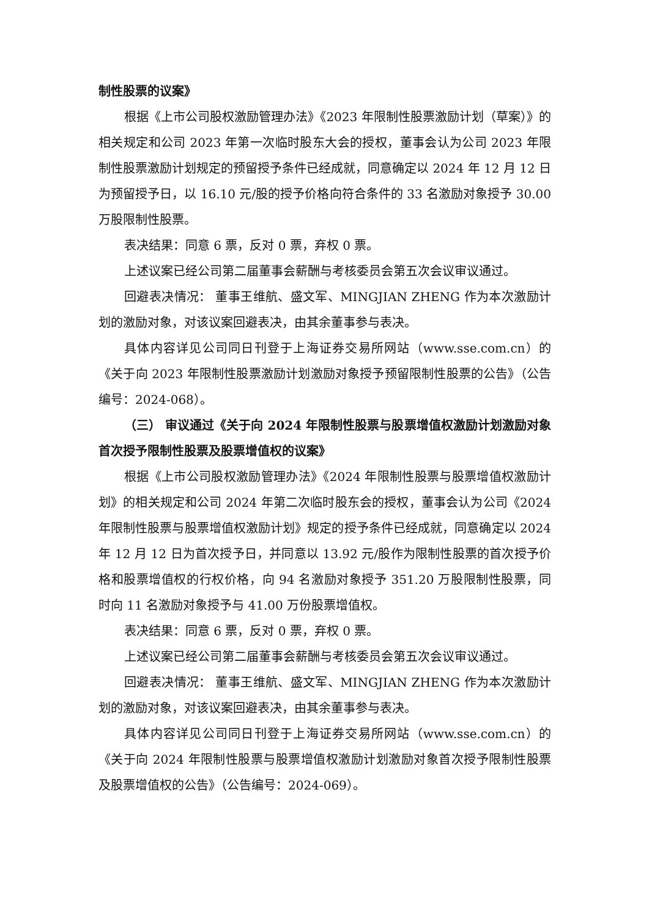制性股票的议案》
根据《上市公司股权激励管理办法》《2023 年限制性股票激励计划（草案）》的相关规定和公司 2023 年第一次临时股东大会的授权，董事会认为公司 2023 年限制性股票激励计划规定的预留授予条件已经成就，同意确定以 2024 年 12 月 12 日为预留授予日，以 16.10 元/股的授予价格向符合条件的 33 名激励对象授予 30.00 万股限制性股票。
表决结果：同意 6 票，反对 0 票，弃权 0 票。
上述议案已经公司第二届董事会薪酬与考核委员会第五次会议审议通过。
回避表决情况： 董事王维航、盛文军、MINGJIAN ZHENG 作为本次激励计划的激励对象，对该议案回避表决，由其余董事参与表决。
具体内容详见公司同日刊登于上海证券交易所网站（www.sse.com.cn）的《关于向 2023 年限制性股票激励计划激励对象授予预留限制性股票的公告》（公告编号：2024-068）。
（三） 审议通过《关于向 2024 年限制性股票与股票增值权激励计划激励对象首次授予限制性股票及股票增值权的议案》
根据《上市公司股权激励管理办法》《2024 年限制性股票与股票增值权激励计划》的相关规定和公司 2024 年第二次临时股东会的授权，董事会认为公司《2024 年限制性股票与股票增值权激励计划》规定的授予条件已经成就，同意确定以 2024 年 12 月 12 日为首次授予日，并同意以 13.92 元/股作为限制性股票的首次授予价格和股票增值权的行权价格，向 94 名激励对象授予 351.20 万股限制性股票，同时向 11 名激励对象授予与 41.00 万份股票增值权。
表决结果：同意 6 票，反对 0 票，弃权 0 票。
上述议案已经公司第二届董事会薪酬与考核委员会第五次会议审议通过。
回避表决情况： 董事王维航、盛文军、MINGJIAN ZHENG 作为本次激励计划的激励对象，对该议案回避表决，由其余董事参与表决。
具体内容详见公司同日刊登于上海证券交易所网站（www.sse.com.cn）的《关于向 2024 年限制性股票与股票增值权激励计划激励对象首次授予限制性股票及股票增值权的公告》（公告编号：2024-069）。